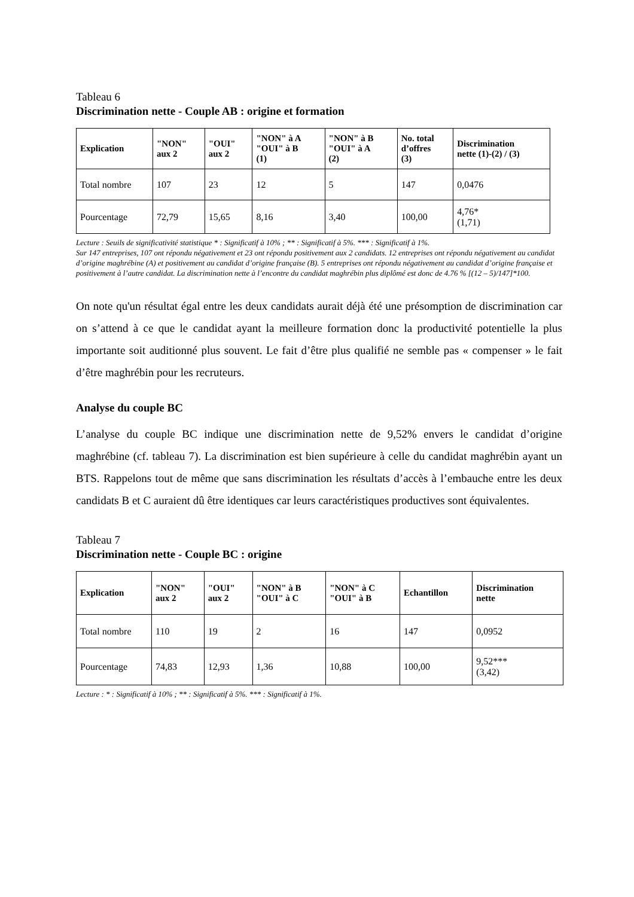Tableau 6
Discrimination nette - Couple AB : origine et formation
| Explication | "NON" aux 2 | "OUI" aux 2 | "NON" à A "OUI" à B (1) | "NON" à B "OUI" à A (2) | No. total d’offres (3) | Discrimination nette (1)-(2) / (3) |
| --- | --- | --- | --- | --- | --- | --- |
| Total nombre | 107 | 23 | 12 | 5 | 147 | 0,0476 |
| Pourcentage | 72,79 | 15,65 | 8,16 | 3,40 | 100,00 | 4,76* (1,71) |
Lecture : Seuils de significativité statistique * : Significatif à 10% ; ** : Significatif à 5%. *** : Significatif à 1%.
Sur 147 entreprises, 107 ont répondu négativement et 23 ont répondu positivement aux 2 candidats. 12 entreprises ont répondu négativement au candidat d’origine maghrébine (A) et positivement au candidat d’origine française (B). 5 entreprises ont répondu négativement au candidat d’origine française et positivement à l’autre candidat. La discrimination nette à l’encontre du candidat maghrébin plus diplômé est donc de 4.76 % [(12 – 5)/147]*100.
On note qu'un résultat égal entre les deux candidats aurait déjà été une présomption de discrimination car on s’attend à ce que le candidat ayant la meilleure formation donc la productivité potentielle la plus importante soit auditionné plus souvent. Le fait d’être plus qualifié ne semble pas « compenser » le fait d’être maghrébin pour les recruteurs.
Analyse du couple BC
L’analyse du couple BC indique une discrimination nette de 9,52% envers le candidat d’origine maghrébine (cf. tableau 7). La discrimination est bien supérieure à celle du candidat maghrébin ayant un BTS. Rappelons tout de même que sans discrimination les résultats d’accès à l’embauche entre les deux candidats B et C auraient dû être identiques car leurs caractéristiques productives sont équivalentes.
Tableau 7
Discrimination nette - Couple BC : origine
| Explication | "NON" aux 2 | "OUI" aux 2 | "NON" à B "OUI" à C | "NON" à C "OUI" à B | Echantillon | Discrimination nette |
| --- | --- | --- | --- | --- | --- | --- |
| Total nombre | 110 | 19 | 2 | 16 | 147 | 0,0952 |
| Pourcentage | 74,83 | 12,93 | 1,36 | 10,88 | 100,00 | 9,52*** (3,42) |
Lecture : * : Significatif à 10% ; ** : Significatif à 5%. *** : Significatif à 1%.